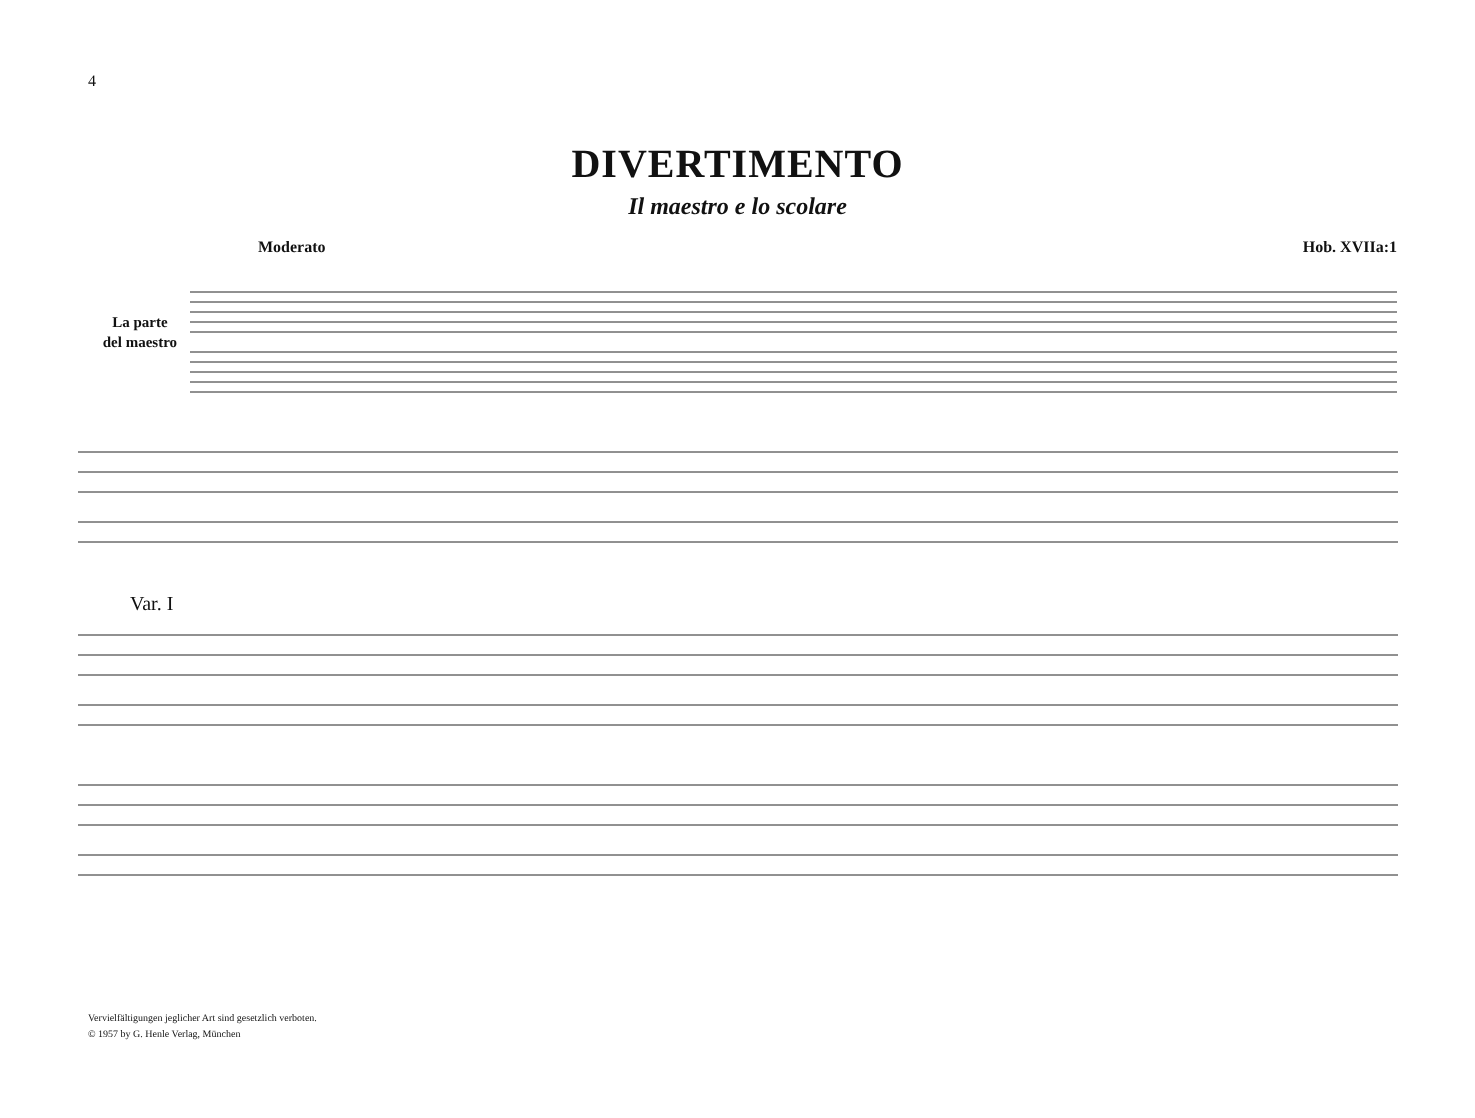4
DIVERTIMENTO
Il maestro e lo scolare
Moderato Hob. XVIIa:1
La parte
del maestro
Var. I
Vervielfältigungen jeglicher Art sind gesetzlich verboten.
© 1957 by G. Henle Verlag, München